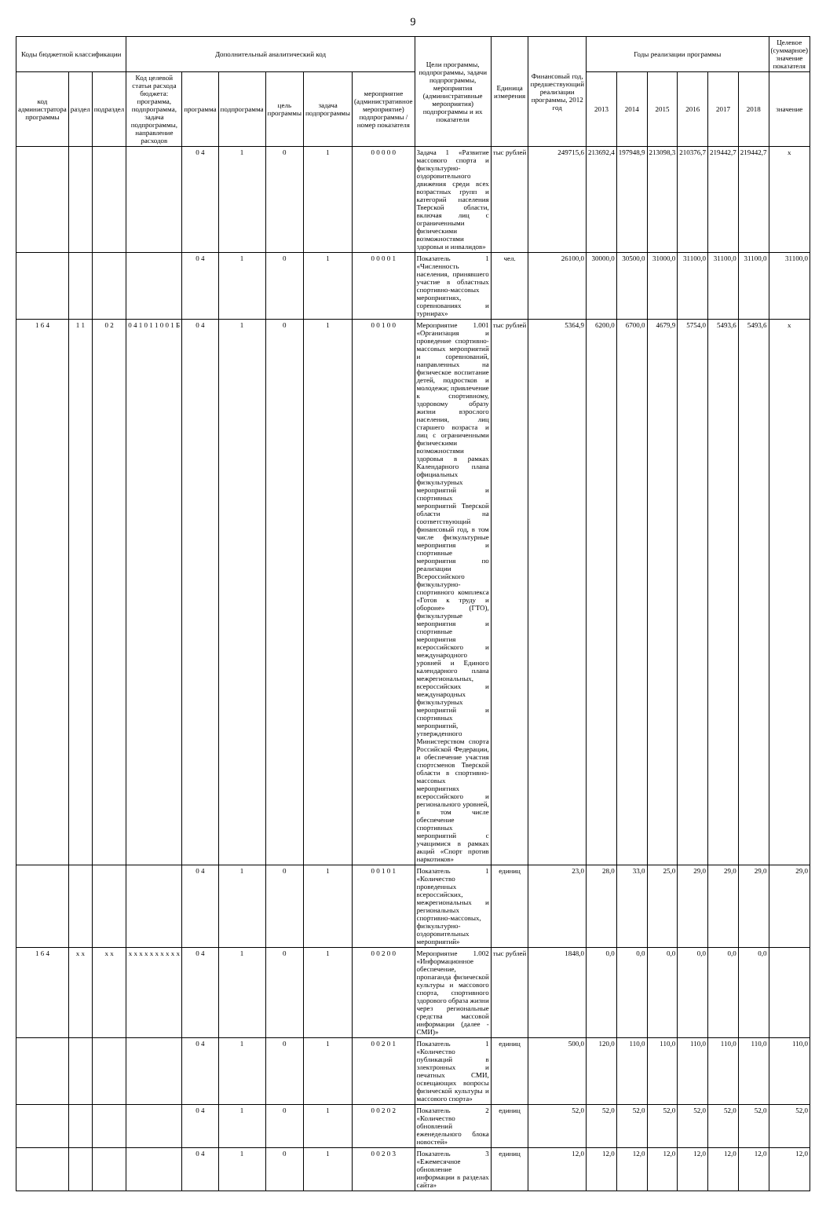9
| Коды бюджетной классификации | | | Дополнительный аналитический код | | | | | | Цели программы, подпрограммы, задачи подпрограммы, мероприятия (административные мероприятия) подпрограммы и их показатели | Единица измерения | Финансовый год, предшествующий реализации программы, 2012 год | Годы реализации программы | | | | | | Целевое (суммарное) значение показателя |
| --- | --- | --- | --- | --- | --- | --- | --- | --- | --- | --- | --- | --- | --- | --- | --- | --- | --- | --- |
| код администратора программы | раздел | подраздел | Код целевой статьи расхода бюджета: программа, подпрограмма, задача подпрограммы, направление расходов | программа | подпрограмма | цель программы | задача подпрограммы | мероприятие (административное мероприятие) подпрограммы / номер показателя | | | | 2013 | 2014 | 2015 | 2016 | 2017 | 2018 | значение |
| | | | | 0 4 | 1 | 0 | 1 | 0 0 0 0 0 | Задача 1 «Развитие массового спорта и физкультурно-оздоровительного движения среди всех возрастных групп и категорий населения Тверской области, включая лиц с ограниченными физическими возможностями здоровья и инвалидов» | тыс рублей | 249715,6 | 213692,4 | 197948,9 | 213098,3 | 210376,7 | 219442,7 | 219442,7 | x |
| | | | | 0 4 | 1 | 0 | 1 | 0 0 0 0 1 | Показатель 1 «Численность населения, принявшего участие в областных спортивно-массовых мероприятиях, соревнованиях и турнирах» | чел. | 26100,0 | 30000,0 | 30500,0 | 31000,0 | 31100,0 | 31100,0 | 31100,0 | 31100,0 |
| 1 6 4 | 1 1 | 0 2 | 0 4 1 0 1 1 0 0 1 Б | 0 4 | 1 | 0 | 1 | 0 0 1 0 0 | Мероприятие 1.001 «Организация и проведение спортивно-массовых мероприятий и соревнований, направленных на физическое воспитание детей, подростков и молодежи; привлечение к спортивному, здоровому образу жизни взрослого населения, лиц старшего возраста и лиц с ограниченными физическими возможностями здоровья в рамках Календарного плана официальных физкультурных мероприятий и спортивных мероприятий Тверской области на соответствующий финансовый год, в том числе физкультурные мероприятия и спортивные мероприятия по реализации Всероссийского физкультурно-спортивного комплекса «Готов к труду и обороне» (ГТО), физкультурные мероприятия и спортивные мероприятия всероссийского и международного уровней и Единого календарного плана межрегиональных, всероссийских и международных физкультурных мероприятий и спортивных мероприятий, утвержденного Министерством спорта Российской Федерации, и обеспечение участия спортсменов Тверской области в спортивно-массовых мероприятиях всероссийского и регионального уровней, в том числе обеспечение спортивных мероприятий с учащимися в рамках акций «Спорт против наркотиков» | тыс рублей | 5364,9 | 6200,0 | 6700,0 | 4679,9 | 5754,0 | 5493,6 | 5493,6 | x |
| | | | | 0 4 | 1 | 0 | 1 | 0 0 1 0 1 | Показатель 1 «Количество проведенных всероссийских, межрегиональных и региональных спортивно-массовых, физкультурно-оздоровительных мероприятий» | единиц | 23,0 | 28,0 | 33,0 | 25,0 | 29,0 | 29,0 | 29,0 | 29,0 |
| 1 6 4 | x x | x x | x x x x x x x x x x | 0 4 | 1 | 0 | 1 | 0 0 2 0 0 | Мероприятие 1.002 «Информационное обеспечение, пропаганда физической культуры и массового спорта, спортивного здорового образа жизни через региональные средства массовой информации (далее - СМИ)» | тыс рублей | 1848,0 | 0,0 | 0,0 | 0,0 | 0,0 | 0,0 | 0,0 | |
| | | | | 0 4 | 1 | 0 | 1 | 0 0 2 0 1 | Показатель 1 «Количество публикаций в электронных и печатных СМИ, освещающих вопросы физической культуры и массового спорта» | единиц | 500,0 | 120,0 | 110,0 | 110,0 | 110,0 | 110,0 | 110,0 | 110,0 |
| | | | | 0 4 | 1 | 0 | 1 | 0 0 2 0 2 | Показатель 2 «Количество обновлений еженедельного блока новостей» | единиц | 52,0 | 52,0 | 52,0 | 52,0 | 52,0 | 52,0 | 52,0 | 52,0 |
| | | | | 0 4 | 1 | 0 | 1 | 0 0 2 0 3 | Показатель 3 «Ежемесячное обновление информации в разделах сайта» | единиц | 12,0 | 12,0 | 12,0 | 12,0 | 12,0 | 12,0 | 12,0 | 12,0 |